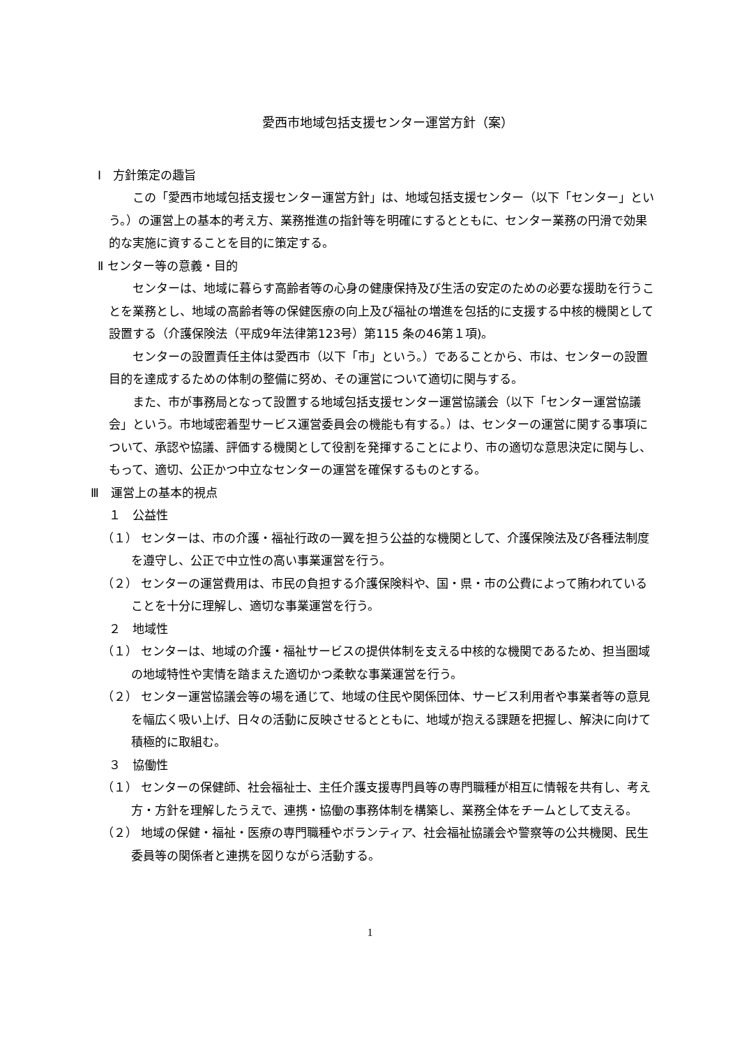愛西市地域包括支援センター運営方針（案）
Ⅰ　方針策定の趣旨
この「愛西市地域包括支援センター運営方針」は、地域包括支援センター（以下「センター」という。）の運営上の基本的考え方、業務推進の指針等を明確にするとともに、センター業務の円滑で効果的な実施に資することを目的に策定する。
Ⅱ センター等の意義・目的
センターは、地域に暮らす高齢者等の心身の健康保持及び生活の安定のための必要な援助を行うことを業務とし、地域の高齢者等の保健医療の向上及び福祉の増進を包括的に支援する中核的機関として設置する（介護保険法（平成9年法律第123号）第115 条の46第１項)。
センターの設置責任主体は愛西市（以下「市」という。）であることから、市は、センターの設置目的を達成するための体制の整備に努め、その運営について適切に関与する。
また、市が事務局となって設置する地域包括支援センター運営協議会（以下「センター運営協議会」という。市地域密着型サービス運営委員会の機能も有する。）は、センターの運営に関する事項について、承認や協議、評価する機関として役割を発揮することにより、市の適切な意思決定に関与し、もって、適切、公正かつ中立なセンターの運営を確保するものとする。
Ⅲ　運営上の基本的視点
１　公益性
（１） センターは、市の介護・福祉行政の一翼を担う公益的な機関として、介護保険法及び各種法制度を遵守し、公正で中立性の高い事業運営を行う。
（２） センターの運営費用は、市民の負担する介護保険料や、国・県・市の公費によって賄われていることを十分に理解し、適切な事業運営を行う。
２　地域性
（１） センターは、地域の介護・福祉サービスの提供体制を支える中核的な機関であるため、担当圏域の地域特性や実情を踏まえた適切かつ柔軟な事業運営を行う。
（２） センター運営協議会等の場を通じて、地域の住民や関係団体、サービス利用者や事業者等の意見を幅広く吸い上げ、日々の活動に反映させるとともに、地域が抱える課題を把握し、解決に向けて積極的に取組む。
３　協働性
（１） センターの保健師、社会福祉士、主任介護支援専門員等の専門職種が相互に情報を共有し、考え方・方針を理解したうえで、連携・協働の事務体制を構築し、業務全体をチームとして支える。
（２） 地域の保健・福祉・医療の専門職種やボランティア、社会福祉協議会や警察等の公共機関、民生委員等の関係者と連携を図りながら活動する。
1